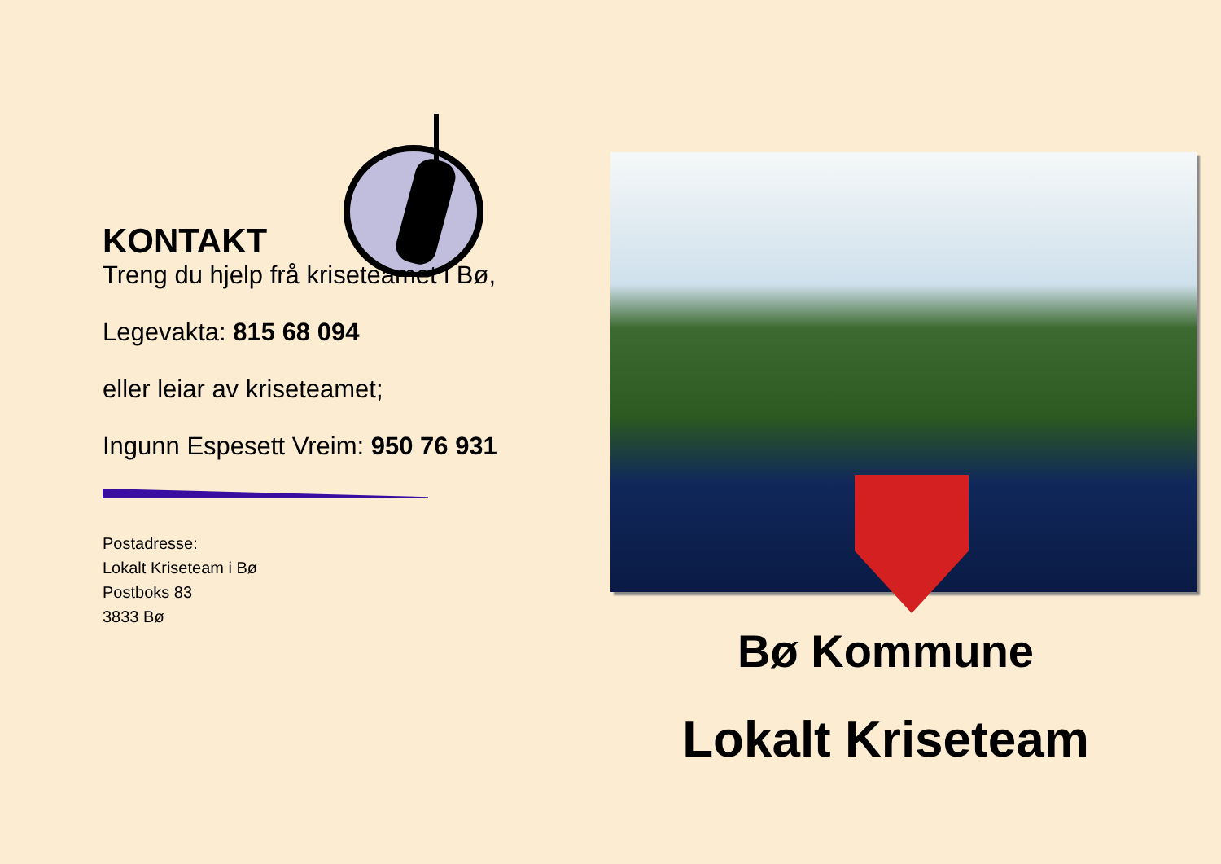KONTAKT
Treng du hjelp frå kriseteamet i Bø,
Legevakta: 815 68 094
eller leiar av kriseteamet;
Ingunn Espesett Vreim: 950 76 931
Postadresse:
Lokalt Kriseteam i Bø
Postboks 83
3833 Bø
Bø Kommune
Lokalt Kriseteam